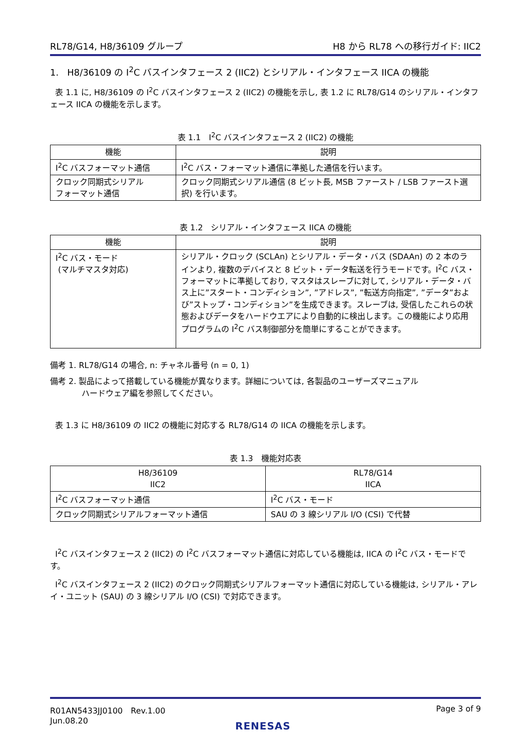RL78/G14, H8/36109 グループ H8 から RL78 への移行ガイド: IIC2
1. H8/36109 の I<sup>2</sup>C バスインタフェース 2 (IIC2) とシリアル・インタフェース IICA の機能
表 1.1 に, H8/36109 の I<sup>2</sup>C バスインタフェース 2 (IIC2) の機能を示し, 表 1.2 に RL78/G14 のシリアル・インタフェース IICA の機能を示します。
表 1.1　I<sup>2</sup>C バスインタフェース 2 (IIC2) の機能
| 機能 | 説明 |
| --- | --- |
| I<sup>2</sup>C バスフォーマット通信 | I<sup>2</sup>C バス・フォーマット通信に準拠した通信を行います。 |
| クロック同期式シリアル フォーマット通信 | クロック同期式シリアル通信 (8 ビット長, MSB ファースト / LSB ファースト選択) を行います。 |
表 1.2　シリアル・インタフェース IICA の機能
| 機能 | 説明 |
| --- | --- |
| I<sup>2</sup>C バス・モード (マルチマスタ対応) | シリアル・クロック (SCLAn) とシリアル・データ・バス (SDAAn) の 2 本のラインより, 複数のデバイスと 8 ビット・データ転送を行うモードです。I<sup>2</sup>C バス・フォーマットに準拠しており, マスタはスレーブに対して, シリアル・データ・バス上に”スタート・コンディション”, ”アドレス”, ”転送方向指定”, ”データ”および”ストップ・コンディション”を生成できます。スレーブは, 受信したこれらの状態およびデータをハードウエアにより自動的に検出します。この機能により応用プログラムの I<sup>2</sup>C バス制御部分を簡単にすることができます。 |
備考 1. RL78/G14 の場合, n: チャネル番号 (n = 0, 1)
備考 2. 製品によって搭載している機能が異なります。詳細については, 各製品のユーザーズマニュアル
ハードウェア編を参照してください。
表 1.3 に H8/36109 の IIC2 の機能に対応する RL78/G14 の IICA の機能を示します。
表 1.3　機能対応表
| H8/36109 IIC2 | RL78/G14 IICA |
| --- | --- |
| I<sup>2</sup>C バスフォーマット通信 | I<sup>2</sup>C バス・モード |
| クロック同期式シリアルフォーマット通信 | SAU の 3 線シリアル I/O (CSI) で代替 |
I<sup>2</sup>C バスインタフェース 2 (IIC2) の I<sup>2</sup>C バスフォーマット通信に対応している機能は, IICA の I<sup>2</sup>C バス・モードです。
I<sup>2</sup>C バスインタフェース 2 (IIC2) のクロック同期式シリアルフォーマット通信に対応している機能は, シリアル・アレイ・ユニット (SAU) の 3 線シリアル I/O (CSI) で対応できます。
R01AN5433JJ0100　Rev.1.00
Jun.08.20 Page 3 of 9
RENESAS